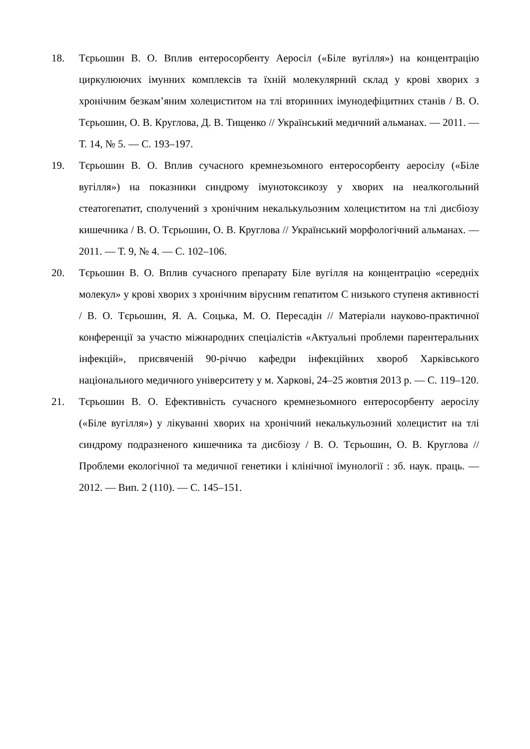18. Тєрьошин В. О. Вплив ентеросорбенту Аеросіл («Біле вугілля») на концентрацію циркулюючих імунних комплексів та їхній молекулярний склад у крові хворих з хронічним безкам’яним холециститом на тлі вторинних імунодефіцитних станів / В. О. Тєрьошин, О. В. Круглова, Д. В. Тищенко // Український медичний альманах. — 2011. — Т. 14, № 5. — С. 193–197.
19. Тєрьошин В. О. Вплив сучасного кремнезьомного ентеросорбенту аеросілу («Біле вугілля») на показники синдрому імунотоксикозу у хворих на неалкогольний стеатогепатит, сполучений з хронічним некалькульозним холециститом на тлі дисбіозу кишечника / В. О. Тєрьошин, О. В. Круглова // Український морфологічний альманах. — 2011. — Т. 9, № 4. — С. 102–106.
20. Тєрьошин В. О. Вплив сучасного препарату Біле вугілля на концентрацію «середніх молекул» у крові хворих з хронічним вірусним гепатитом С низького ступеня активності / В. О. Тєрьошин, Я. А. Соцька, М. О. Пересадін // Матеріали науково-практичної конференції за участю міжнародних спеціалістів «Актуальні проблеми парентеральних інфекцій», присвяченій 90-річчю кафедри інфекційних хвороб Харківського національного медичного університету у м. Харкові, 24–25 жовтня 2013 р. — С. 119–120.
21. Тєрьошин В. О. Ефективність сучасного кремнезьомного ентеросорбенту аеросілу («Біле вугілля») у лікуванні хворих на хронічний некалькульозний холецистит на тлі синдрому подразненого кишечника та дисбіозу / В. О. Тєрьошин, О. В. Круглова // Проблеми екологічної та медичної генетики і клінічної імунології : зб. наук. праць. — 2012. — Вип. 2 (110). — С. 145–151.